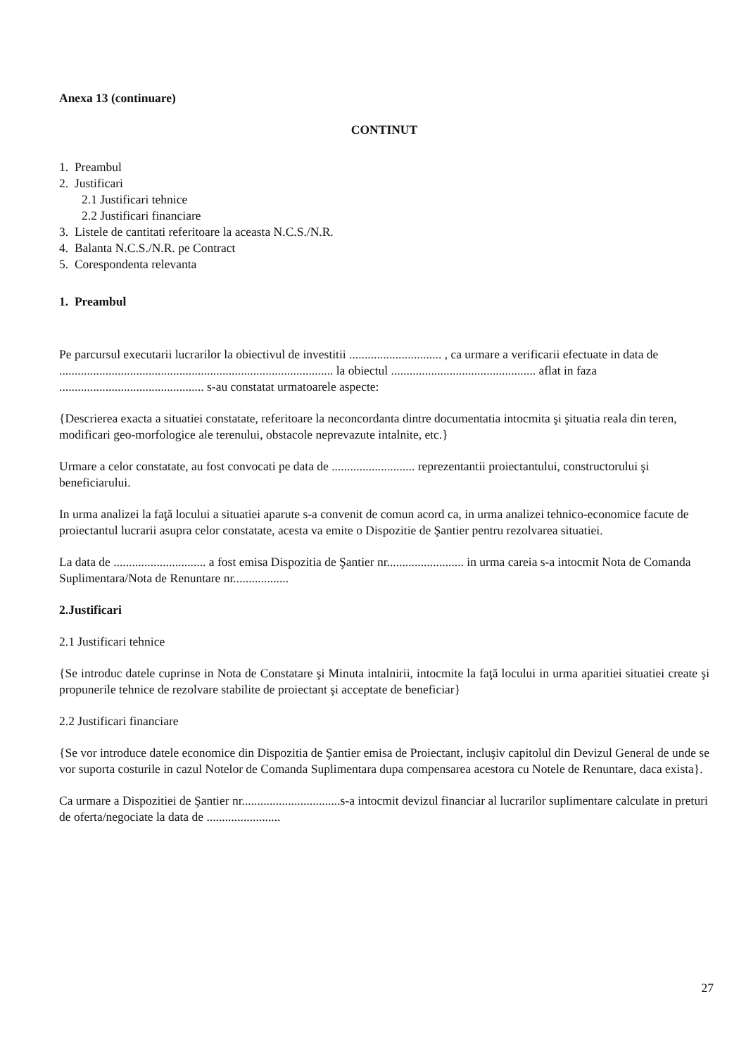Anexa 13 (continuare)
CONTINUT
1. Preambul
2. Justificari
2.1 Justificari tehnice
2.2 Justificari financiare
3. Listele de cantitati referitoare la aceasta N.C.S./N.R.
4. Balanta N.C.S./N.R. pe Contract
5. Corespondenta relevanta
1. Preambul
Pe parcursul executarii lucrarilor la obiectivul de investitii .............................. , ca urmare a verificarii efectuate in data de ......................................................................................... la obiectul ............................................... aflat in faza ............................................... s-au constatat urmatoarele aspecte:
{Descrierea exacta a situatiei constatate, referitoare la neconcordanta dintre documentatia intocmita şi şituatia reala din teren, modificari geo-morfologice ale terenului, obstacole neprevazute intalnite, etc.}
Urmare a celor constatate, au fost convocati pe data de ........................... reprezentantii proiectantului, constructorului şi beneficiarului.
In urma analizei la faţă locului a situatiei aparute s-a convenit de comun acord ca, in urma analizei tehnico-economice facute de proiectantul lucrarii asupra celor constatate, acesta va emite o Dispozitie de Şantier pentru rezolvarea situatiei.
La data de .............................. a fost emisa Dispozitia de Şantier nr......................... in urma careia s-a intocmit Nota de Comanda Suplimentara/Nota de Renuntare nr..................
2.Justificari
2.1 Justificari tehnice
{Se introduc datele cuprinse in Nota de Constatare şi Minuta intalnirii, intocmite la faţă locului in urma aparitiei situatiei create şi propunerile tehnice de rezolvare stabilite de proiectant şi acceptate de beneficiar}
2.2 Justificari financiare
{Se vor introduce datele economice din Dispozitia de Şantier emisa de Proiectant, incluşiv capitolul din Devizul General de unde se vor suporta costurile in cazul Notelor de Comanda Suplimentara dupa compensarea acestora cu Notele de Renuntare, daca exista}.
Ca urmare a Dispozitiei de Şantier nr................................s-a intocmit devizul financiar al lucrarilor suplimentare calculate in preturi de oferta/negociate la data de ........................
27